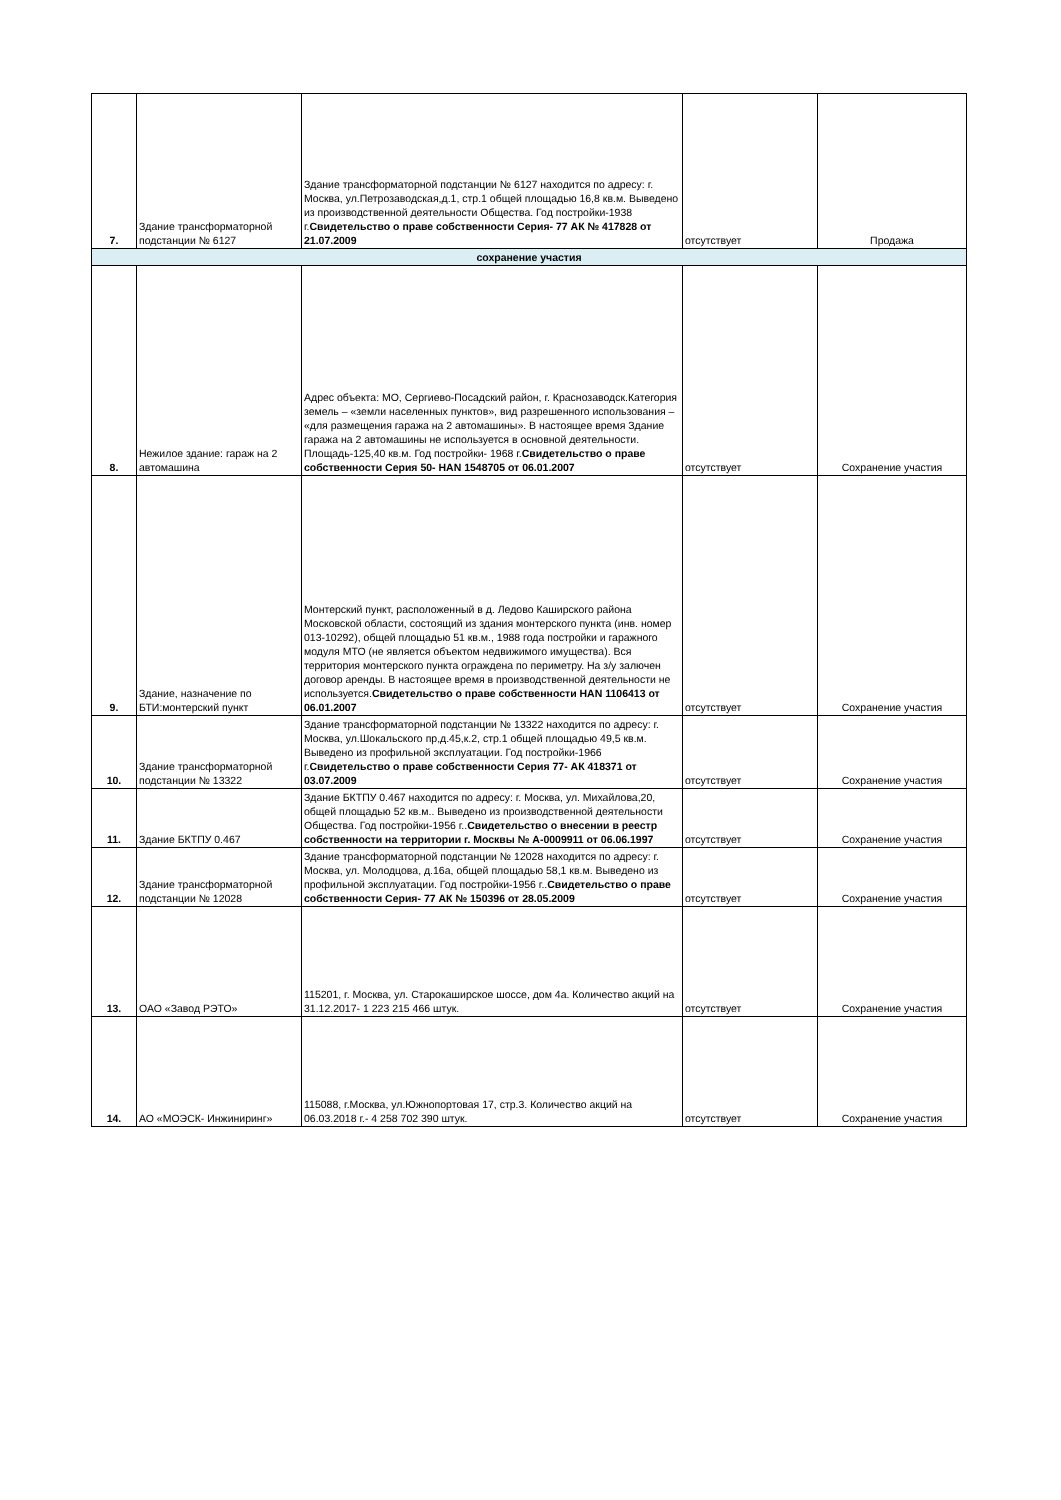| 7. | Здание трансформаторной подстанции № 6127 | Здание трансформаторной подстанции № 6127 находится по адресу: г. Москва, ул.Петрозаводская,д.1, стр.1 общей площадью 16,8 кв.м. Выведено из производственной деятельности Общества. Год постройки-1938 г. Свидетельство о праве собственности Серия- 77 АК № 417828 от 21.07.2009 | отсутствует | Продажа |
| сохранение участия | | | | |
| 8. | Нежилое здание: гараж на 2 автомашина | Адрес объекта: МО, Сергиево-Посадский район, г. Краснозаводск.Категория земель – «земли населенных пунктов», вид разрешенного использования – «для размещения гаража на 2 автомашины». В настоящее время Здание гаража на 2 автомашины не используется в основной деятельности. Площадь-125,40 кв.м. Год постройки- 1968 г. Свидетельство о праве собственности Серия 50- НАN 1548705 от 06.01.2007 | отсутствует | Сохранение участия |
| 9. | Здание, назначение по БТИ:монтерский пункт | Монтерский пункт, расположенный в д. Ледово Каширского района Московской области, состоящий из здания монтерского пункта (инв. номер 013-10292), общей площадью 51 кв.м., 1988 года постройки и гаражного модуля МТО (не является объектом недвижимого имущества). Вся территория монтерского пункта ограждена по периметру. На з/у залючен договор аренды. В настоящее время в производственной деятельности не используется. Свидетельство о праве собственности НАN 1106413 от 06.01.2007 | отсутствует | Сохранение участия |
| 10. | Здание трансформаторной подстанции № 13322 | Здание трансформаторной подстанции № 13322 находится по адресу: г. Москва, ул.Шокальского пр,д.45,к.2, стр.1 общей площадью 49,5 кв.м. Выведено из профильной эксплуатации. Год постройки-1966 г. Свидетельство о праве собственности Серия 77- АК 418371 от 03.07.2009 | отсутствует | Сохранение участия |
| 11. | Здание БКТПУ 0.467 | Здание БКТПУ 0.467 находится по адресу: г. Москва, ул. Михайлова,20, общей площадью 52 кв.м.. Выведено из производственной деятельности Общества. Год постройки-1956 г.. Свидетельство о внесении в реестр собственности на территории г. Москвы № А-0009911 от 06.06.1997 | отсутствует | Сохранение участия |
| 12. | Здание трансформаторной подстанции № 12028 | Здание трансформаторной подстанции № 12028 находится по адресу: г. Москва, ул. Молодцова, д.16а, общей площадью 58,1 кв.м. Выведено из профильной эксплуатации. Год постройки-1956 г.. Свидетельство о праве собственности Серия- 77 АК № 150396 от 28.05.2009 | отсутствует | Сохранение участия |
| 13. | ОАО «Завод РЭТО» | 115201, г. Москва, ул. Старокаширское шоссе, дом 4а. Количество акций на 31.12.2017- 1 223 215 466 штук. | отсутствует | Сохранение участия |
| 14. | АО «МОЭСК- Инжиниринг» | 115088, г.Москва, ул.Южнопортовая 17, стр.3. Количество акций на 06.03.2018 г.- 4 258 702 390 штук. | отсутствует | Сохранение участия |